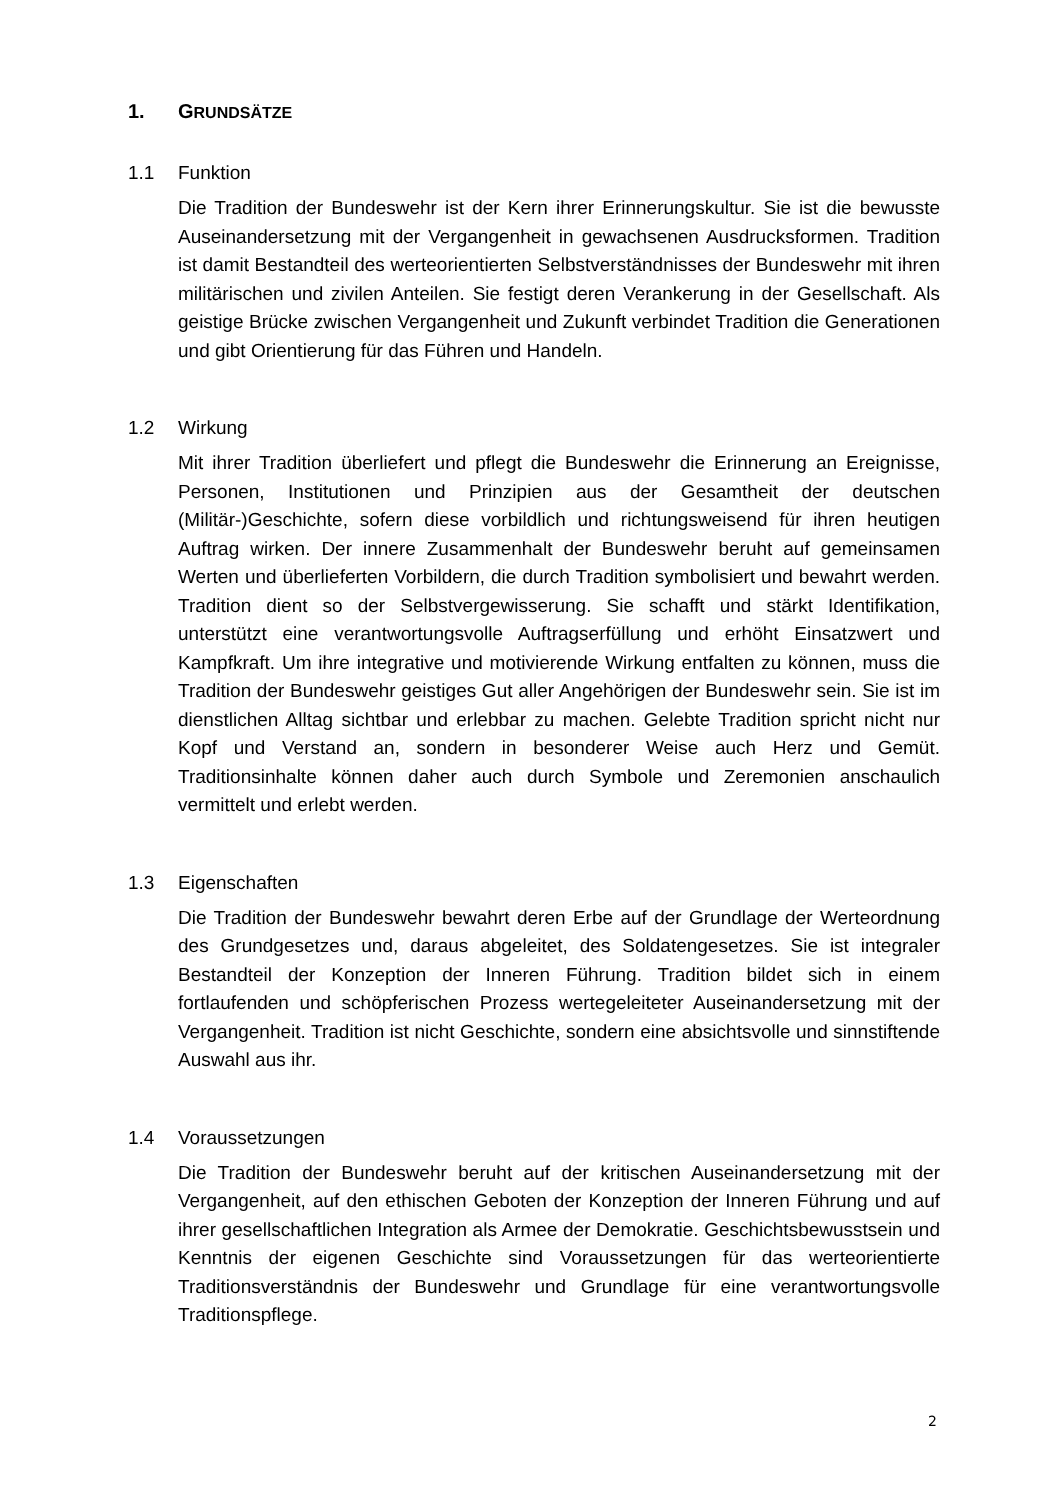1. GRUNDSÄTZE
1.1 Funktion
Die Tradition der Bundeswehr ist der Kern ihrer Erinnerungskultur. Sie ist die bewusste Auseinandersetzung mit der Vergangenheit in gewachsenen Ausdrucksformen. Tradition ist damit Bestandteil des werteorientierten Selbstverständnisses der Bundeswehr mit ihren militärischen und zivilen Anteilen. Sie festigt deren Verankerung in der Gesellschaft. Als geistige Brücke zwischen Vergangenheit und Zukunft verbindet Tradition die Generationen und gibt Orientierung für das Führen und Handeln.
1.2 Wirkung
Mit ihrer Tradition überliefert und pflegt die Bundeswehr die Erinnerung an Ereignisse, Personen, Institutionen und Prinzipien aus der Gesamtheit der deutschen (Militär-)Geschichte, sofern diese vorbildlich und richtungsweisend für ihren heutigen Auftrag wirken. Der innere Zusammenhalt der Bundeswehr beruht auf gemeinsamen Werten und überlieferten Vorbildern, die durch Tradition symbolisiert und bewahrt werden. Tradition dient so der Selbstvergewisserung. Sie schafft und stärkt Identifikation, unterstützt eine verantwortungsvolle Auftragserfüllung und erhöht Einsatzwert und Kampfkraft. Um ihre integrative und motivierende Wirkung entfalten zu können, muss die Tradition der Bundeswehr geistiges Gut aller Angehörigen der Bundeswehr sein. Sie ist im dienstlichen Alltag sichtbar und erlebbar zu machen. Gelebte Tradition spricht nicht nur Kopf und Verstand an, sondern in besonderer Weise auch Herz und Gemüt. Traditionsinhalte können daher auch durch Symbole und Zeremonien anschaulich vermittelt und erlebt werden.
1.3 Eigenschaften
Die Tradition der Bundeswehr bewahrt deren Erbe auf der Grundlage der Werteordnung des Grundgesetzes und, daraus abgeleitet, des Soldaten­gesetzes. Sie ist integraler Bestandteil der Konzeption der Inneren Führung. Tradition bildet sich in einem fortlaufenden und schöpferischen Prozess wertegeleiteter Auseinandersetzung mit der Vergangenheit. Tradition ist nicht Geschichte, sondern eine absichtsvolle und sinnstiftende Auswahl aus ihr.
1.4 Voraussetzungen
Die Tradition der Bundeswehr beruht auf der kritischen Auseinandersetzung mit der Vergangenheit, auf den ethischen Geboten der Konzeption der Inneren Führung und auf ihrer gesellschaftlichen Integration als Armee der Demokratie. Geschichtsbewusstsein und Kenntnis der eigenen Geschichte sind Voraussetzungen für das werteorientierte Traditionsverständnis der Bundeswehr und Grundlage für eine verantwortungsvolle Traditionspflege.
2